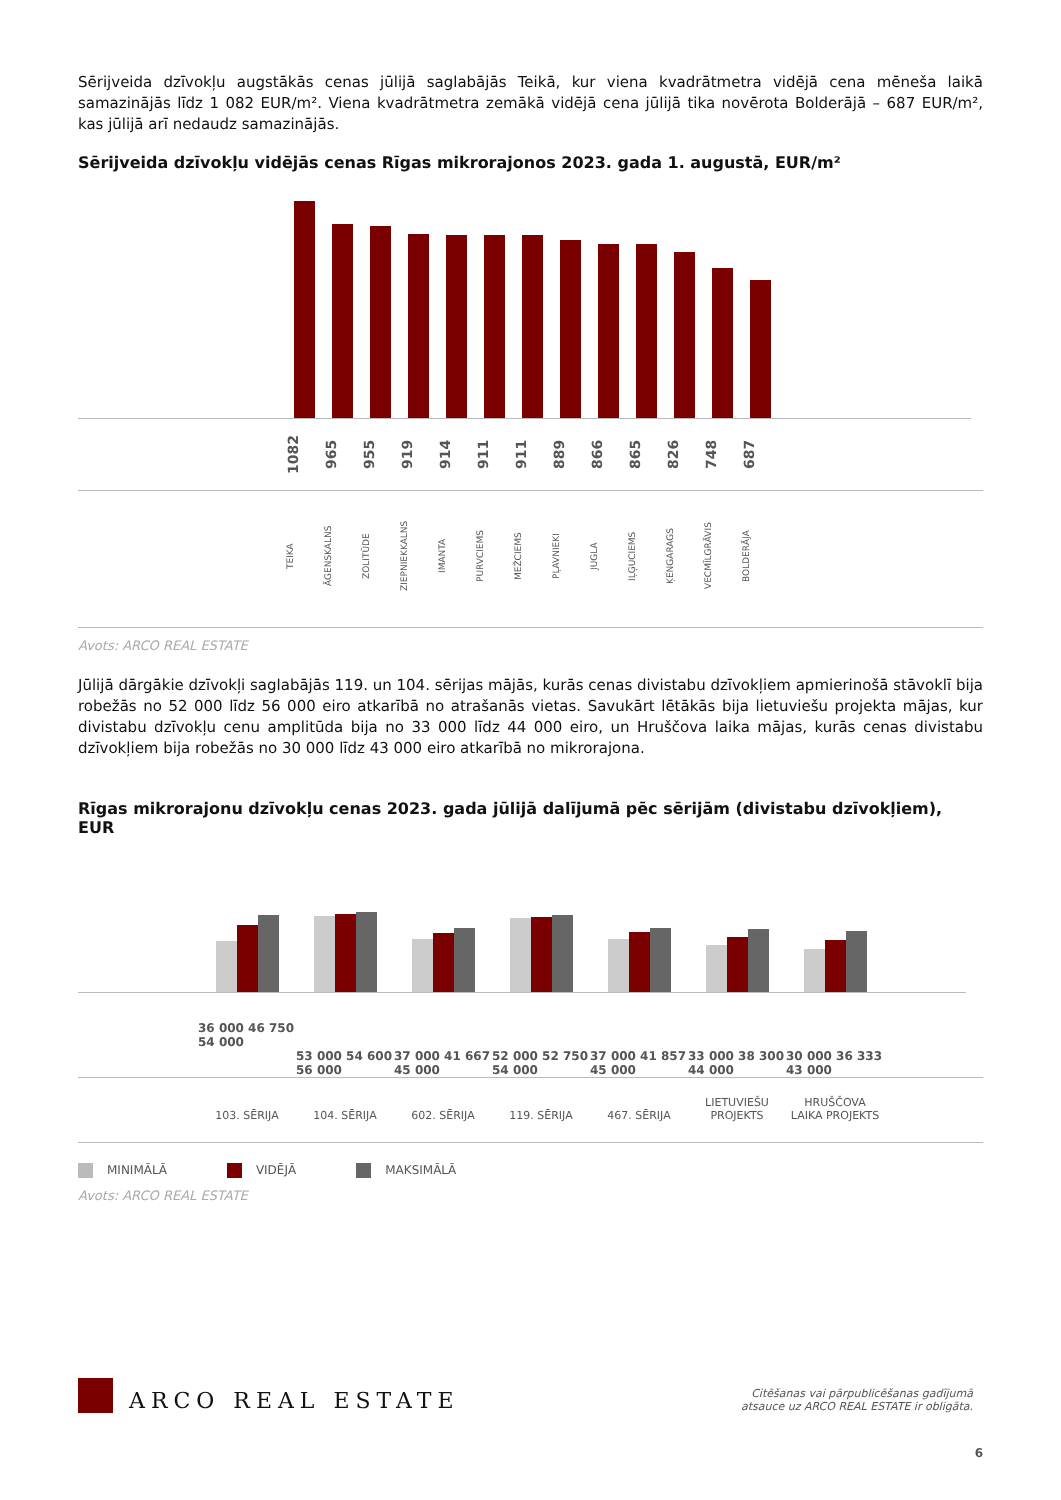Sērijveida dzīvokļu augstākās cenas jūlijā saglabājās Teikā, kur viena kvadrātmetra vidējā cena mēneša laikā samazinājās līdz 1 082 EUR/m². Viena kvadrātmetra zemākā vidējā cena jūlijā tika novērota Bolderājā – 687 EUR/m², kas jūlijā arī nedaudz samazinājās.
Sērijveida dzīvokļu vidējās cenas Rīgas mikrorajonos 2023. gada 1. augustā, EUR/m²
1082
965
955
919
914
911
911
889
866
865
826
748
687
TEIKA
ĀGENSKALNS
ZOLITŪDE
ZIEPNIEKKALNS
IMANTA
PURVCIEMS
MEŽCIEMS
PĻAVNIEKI
JUGLA
IĻĢUCIEMS
ĶENGARAGS
VECMĪLGRĀVIS
BOLDERĀJA
Avots: ARCO REAL ESTATE
Jūlijā dārgākie dzīvokļi saglabājās 119. un 104. sērijas mājās, kurās cenas divistabu dzīvokļiem apmierinošā stāvoklī bija robežās no 52 000 līdz 56 000 eiro atkarībā no atrašanās vietas. Savukārt lētākās bija lietuviešu projekta mājas, kur divistabu dzīvokļu cenu amplitūda bija no 33 000 līdz 44 000 eiro, un Hruščova laika mājas, kurās cenas divistabu dzīvokļiem bija robežās no 30 000 līdz 43 000 eiro atkarībā no mikrorajona.
Rīgas mikrorajonu dzīvokļu cenas 2023. gada jūlijā dalījumā pēc sērijām (divistabu dzīvokļiem), EUR
36 000 46 750 54 000
53 000 54 600 56 000
37 000 41 667 45 000
52 000 52 750 54 000
37 000 41 857 45 000
33 000 38 300 44 000
30 000 36 333 43 000
103. SĒRIJA 104. SĒRIJA 602. SĒRIJA 119. SĒRIJA 467. SĒRIJA LIETUVIEŠU
PROJEKTS
HRUŠČOVA
LAIKA PROJEKTS
MINIMĀLĀ VIDĒJĀ MAKSIMĀLĀ
Avots: ARCO REAL ESTATE
ARCO REAL ESTATE
Citēšanas vai pārpublicēšanas gadījumā
atsauce uz ARCO REAL ESTATE ir obligāta.
6